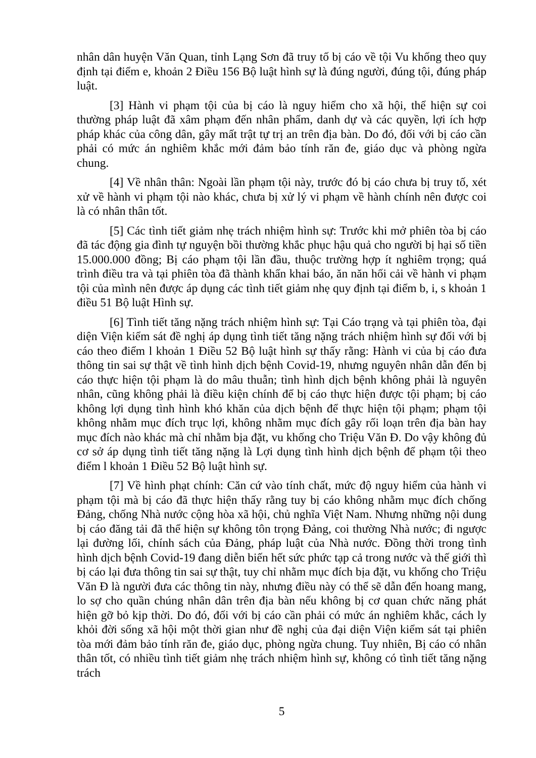nhân dân huyện Văn Quan, tỉnh Lạng Sơn đã truy tố bị cáo về tội Vu khống theo quy định tại điểm e, khoản 2 Điều 156 Bộ luật hình sự là đúng người, đúng tội, đúng pháp luật.
[3] Hành vi phạm tội của bị cáo là nguy hiểm cho xã hội, thể hiện sự coi thường pháp luật đã xâm phạm đến nhân phẩm, danh dự và các quyền, lợi ích hợp pháp khác của công dân, gây mất trật tự trị an trên địa bàn. Do đó, đối với bị cáo cần phải có mức án nghiêm khắc mới đảm bảo tính răn đe, giáo dục và phòng ngừa chung.
[4] Về nhân thân: Ngoài lần phạm tội này, trước đó bị cáo chưa bị truy tố, xét xử về hành vi phạm tội nào khác, chưa bị xử lý vi phạm về hành chính nên được coi là có nhân thân tốt.
[5] Các tình tiết giảm nhẹ trách nhiệm hình sự: Trước khi mở phiên tòa bị cáo đã tác động gia đình tự nguyện bồi thường khắc phục hậu quả cho người bị hại số tiền 15.000.000 đồng; Bị cáo phạm tội lần đầu, thuộc trường hợp ít nghiêm trọng; quá trình điều tra và tại phiên tòa đã thành khẩn khai báo, ăn năn hối cải về hành vi phạm tội của mình nên được áp dụng các tình tiết giảm nhẹ quy định tại điểm b, i, s khoản 1 điều 51 Bộ luật Hình sự.
[6] Tình tiết tăng nặng trách nhiệm hình sự: Tại Cáo trạng và tại phiên tòa, đại diện Viện kiểm sát đề nghị áp dụng tình tiết tăng nặng trách nhiệm hình sự đối với bị cáo theo điểm l khoản 1 Điều 52 Bộ luật hình sự thấy rằng: Hành vi của bị cáo đưa thông tin sai sự thật về tình hình dịch bệnh Covid-19, nhưng nguyên nhân dẫn đến bị cáo thực hiện tội phạm là do mâu thuẫn; tình hình dịch bệnh không phải là nguyên nhân, cũng không phải là điều kiện chính để bị cáo thực hiện được tội phạm; bị cáo không lợi dụng tình hình khó khăn của dịch bệnh để thực hiện tội phạm; phạm tội không nhằm mục đích trục lợi, không nhằm mục đích gây rối loạn trên địa bàn hay mục đích nào khác mà chỉ nhằm bịa đặt, vu khống cho Triệu Văn Đ. Do vậy không đủ cơ sở áp dụng tình tiết tăng nặng là Lợi dụng tình hình dịch bệnh để phạm tội theo điểm l khoản 1 Điều 52 Bộ luật hình sự.
[7] Về hình phạt chính: Căn cứ vào tính chất, mức độ nguy hiểm của hành vi phạm tội mà bị cáo đã thực hiện thấy rằng tuy bị cáo không nhằm mục đích chống Đảng, chống Nhà nước cộng hòa xã hội, chủ nghĩa Việt Nam. Nhưng những nội dung bị cáo đăng tải đã thể hiện sự không tôn trọng Đảng, coi thường Nhà nước; đi ngược lại đường lối, chính sách của Đảng, pháp luật của Nhà nước. Đồng thời trong tình hình dịch bệnh Covid-19 đang diễn biến hết sức phức tạp cả trong nước và thế giới thì bị cáo lại đưa thông tin sai sự thật, tuy chỉ nhằm mục đích bịa đặt, vu khống cho Triệu Văn Đ là người đưa các thông tin này, nhưng điều này có thể sẽ dẫn đến hoang mang, lo sợ cho quần chúng nhân dân trên địa bàn nếu không bị cơ quan chức năng phát hiện gỡ bỏ kịp thời. Do đó, đối với bị cáo cần phải có mức án nghiêm khắc, cách ly khỏi đời sống xã hội một thời gian như đề nghị của đại diện Viện kiểm sát tại phiên tòa mới đảm bảo tính răn đe, giáo dục, phòng ngừa chung. Tuy nhiên, Bị cáo có nhân thân tốt, có nhiều tình tiết giảm nhẹ trách nhiệm hình sự, không có tình tiết tăng nặng trách
5